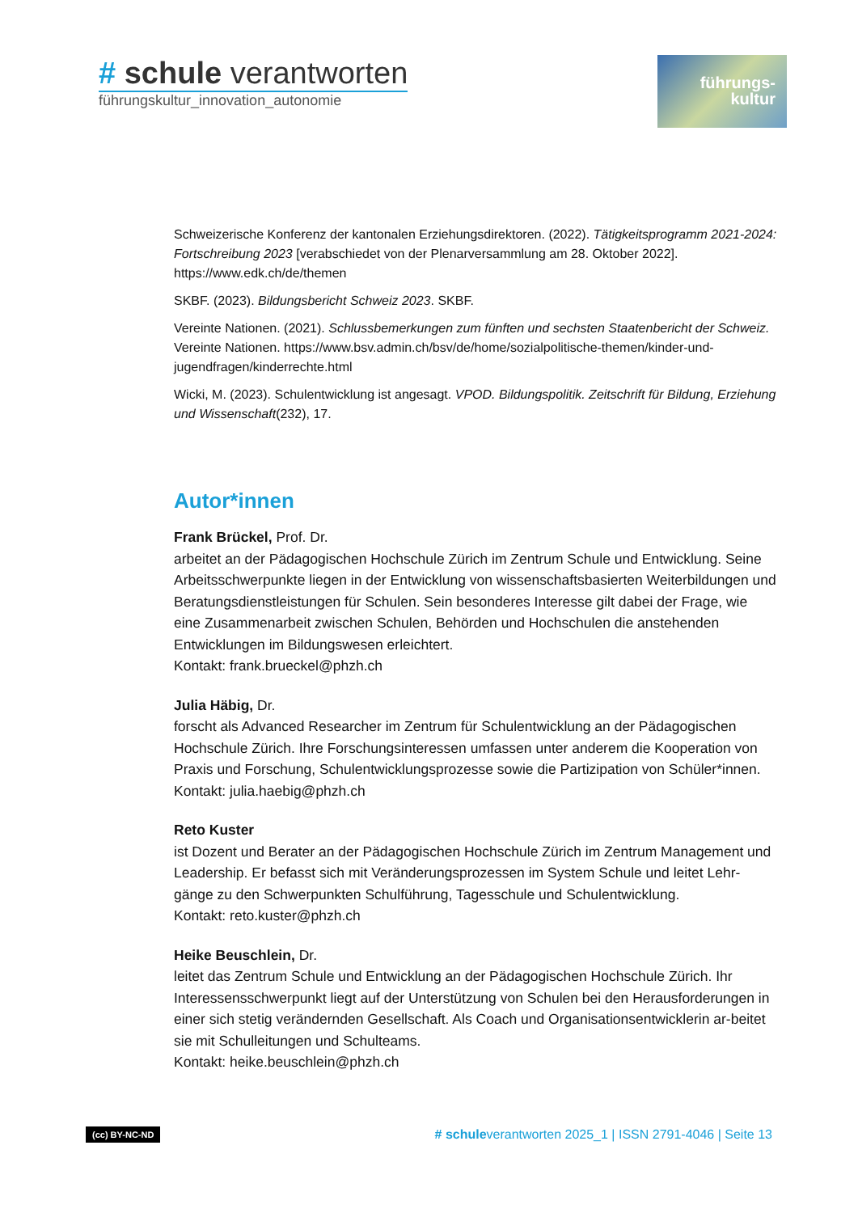# schule verantworten
führungskultur_innovation_autonomie
führungs-
kultur
Schweizerische Konferenz der kantonalen Erziehungsdirektoren. (2022). Tätigkeitsprogramm 2021-2024: Fortschreibung 2023 [verabschiedet von der Plenarversammlung am 28. Oktober 2022]. https://www.edk.ch/de/themen
SKBF. (2023). Bildungsbericht Schweiz 2023. SKBF.
Vereinte Nationen. (2021). Schlussbemerkungen zum fünften und sechsten Staatenbericht der Schweiz. Vereinte Nationen. https://www.bsv.admin.ch/bsv/de/home/sozialpolitische-themen/kinder-und-jugendfragen/kinderrechte.html
Wicki, M. (2023). Schulentwicklung ist angesagt. VPOD. Bildungspolitik. Zeitschrift für Bildung, Erziehung und Wissenschaft(232), 17.
Autor*innen
Frank Brückel, Prof. Dr.
arbeitet an der Pädagogischen Hochschule Zürich im Zentrum Schule und Entwicklung. Seine Arbeitsschwerpunkte liegen in der Entwicklung von wissenschaftsbasierten Weiterbildungen und Beratungsdienstleistungen für Schulen. Sein besonderes Interesse gilt dabei der Frage, wie eine Zusammenarbeit zwischen Schulen, Behörden und Hochschulen die anstehenden Entwicklungen im Bildungswesen erleichtert.
Kontakt: frank.brueckel@phzh.ch
Julia Häbig, Dr.
forscht als Advanced Researcher im Zentrum für Schulentwicklung an der Pädagogischen Hochschule Zürich. Ihre Forschungsinteressen umfassen unter anderem die Kooperation von Praxis und Forschung, Schulentwicklungsprozesse sowie die Partizipation von Schüler*innen.
Kontakt: julia.haebig@phzh.ch
Reto Kuster
ist Dozent und Berater an der Pädagogischen Hochschule Zürich im Zentrum Management und Leadership. Er befasst sich mit Veränderungsprozessen im System Schule und leitet Lehr-gänge zu den Schwerpunkten Schulführung, Tagesschule und Schulentwicklung.
Kontakt: reto.kuster@phzh.ch
Heike Beuschlein, Dr.
leitet das Zentrum Schule und Entwicklung an der Pädagogischen Hochschule Zürich. Ihr Interessensschwerpunkt liegt auf der Unterstützung von Schulen bei den Herausforderungen in einer sich stetig verändernden Gesellschaft. Als Coach und Organisationsentwicklerin ar-beitet sie mit Schulleitungen und Schulteams.
Kontakt: heike.beuschlein@phzh.ch
(cc) BY-NC-ND # schuleverantworten 2025_1 | ISSN 2791-4046 | Seite 13